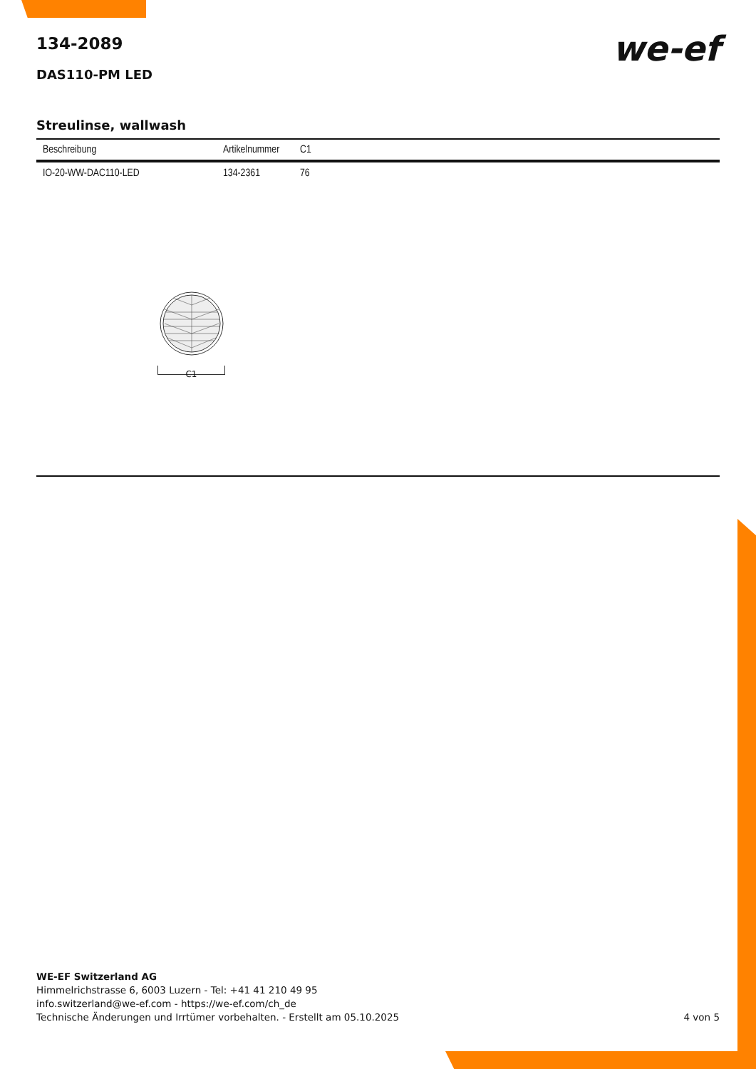we-ef
134-2089
DAS110-PM LED
Streulinse, wallwash
| Beschreibung | Artikelnummer | C1 |
| --- | --- | --- |
| IO-20-WW-DAC110-LED | 134-2361 | 76 |
C1
WE-EF Switzerland AG
Himmelrichstrasse 6, 6003 Luzern - Tel: +41 41 210 49 95
info.switzerland@we-ef.com - https://we-ef.com/ch_de
Technische Änderungen und Irrtümer vorbehalten. - Erstellt am 05.10.2025 4 von 5